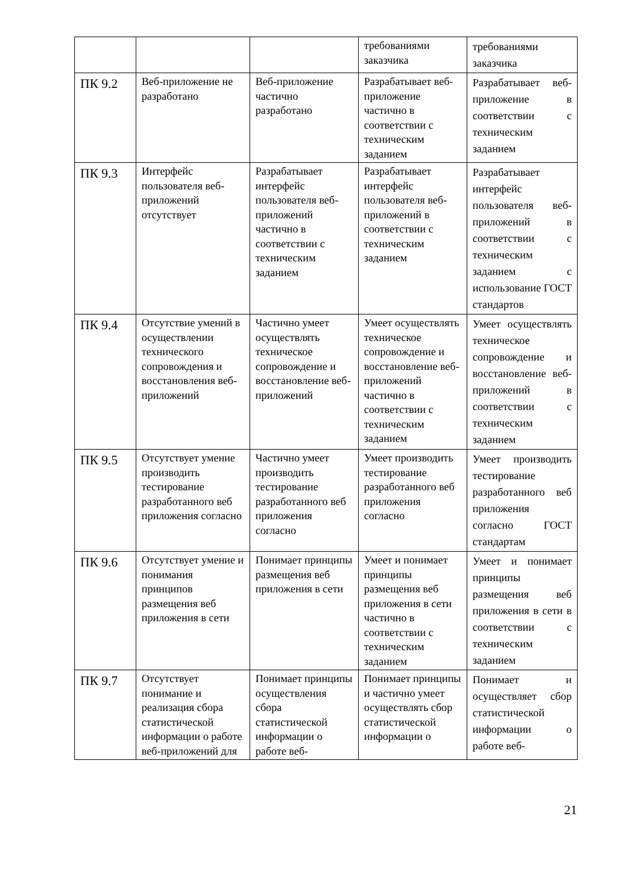| | | | требованиями заказчика | требованиями заказчика |
| ПК 9.2 | Веб-приложение не разработано | Веб-приложение частично разработано | Разрабатывает веб-приложение частично в соответствии с техническим заданием | Разрабатывает веб-приложение в соответствии с техническим заданием |
| ПК 9.3 | Интерфейс пользователя веб-приложений отсутствует | Разрабатывает интерфейс пользователя веб-приложений частично в соответствии с техническим заданием | Разрабатывает интерфейс пользователя веб-приложений в соответствии с техническим заданием | Разрабатывает интерфейс пользователя веб-приложений в соответствии с техническим заданием с использование ГОСТ стандартов |
| ПК 9.4 | Отсутствие умений в осуществлении технического сопровождения и восстановления веб-приложений | Частично умеет осуществлять техническое сопровождение и восстановление веб-приложений | Умеет осуществлять техническое сопровождение и восстановление веб-приложений частично в соответствии с техническим заданием | Умеет осуществлять техническое сопровождение и восстановление веб-приложений в соответствии с техническим заданием |
| ПК 9.5 | Отсутствует умение производить тестирование разработанного веб приложения согласно | Частично умеет производить тестирование разработанного веб приложения согласно | Умеет производить тестирование разработанного веб приложения согласно | Умеет производить тестирование разработанного веб приложения согласно ГОСТ стандартам |
| ПК 9.6 | Отсутствует умение и понимания принципов размещения веб приложения в сети | Понимает принципы размещения веб приложения в сети | Умеет и понимает принципы размещения веб приложения в сети частично в соответствии с техническим заданием | Умеет и понимает принципы размещения веб приложения в сети в соответствии с техническим заданием |
| ПК 9.7 | Отсутствует понимание и реализация сбора статистической информации о работе веб-приложений для | Понимает принципы осуществления сбора статистической информации о работе веб- | Понимает принципы и частично умеет осуществлять сбор статистической информации о | Понимает и осуществляет сбор статистической информации о работе веб- |
21